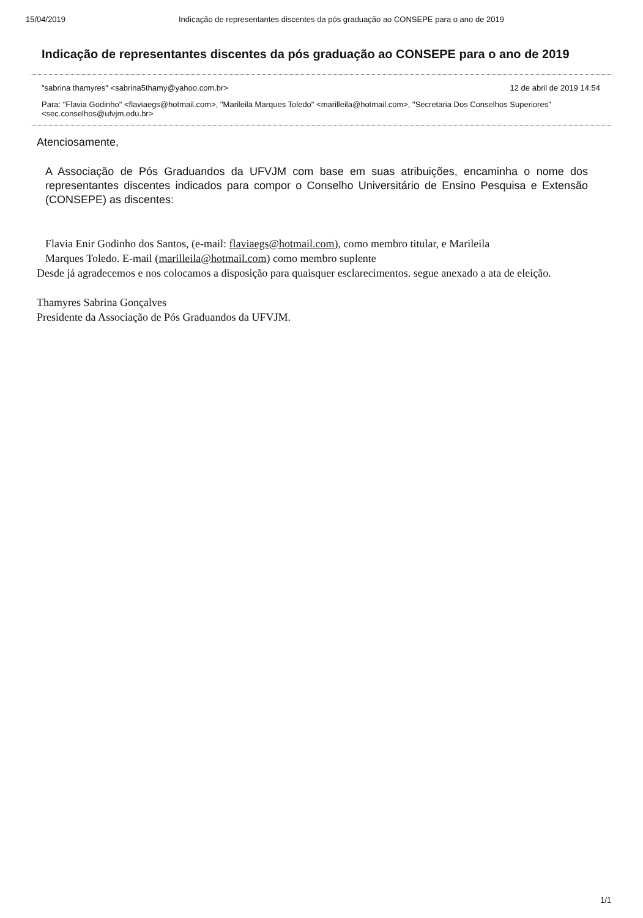15/04/2019 Indicação de representantes discentes da pós graduação ao CONSEPE para o ano de 2019
Indicação de representantes discentes da pós graduação ao CONSEPE para o ano de 2019
"sabrina thamyres" <sabrina5thamy@yahoo.com.br> 12 de abril de 2019 14:54
Para: "Flavia Godinho" <flaviaegs@hotmail.com>, "Marileila Marques Toledo" <marilleila@hotmail.com>, "Secretaria Dos Conselhos Superiores" <sec.conselhos@ufvjm.edu.br>
Atenciosamente,
A Associação de Pós Graduandos da UFVJM com base em suas atribuições, encaminha o nome dos representantes discentes indicados para compor o Conselho Universitário de Ensino Pesquisa e Extensão (CONSEPE) as discentes:
Flavia Enir Godinho dos Santos, (e-mail: flaviaegs@hotmail.com), como membro titular, e Marileila
Marques Toledo. E-mail (marilleila@hotmail.com) como membro suplente
Desde já agradecemos e nos colocamos a disposição para quaisquer esclarecimentos. segue anexado a ata de eleição.
Thamyres Sabrina Gonçalves
Presidente da Associação de Pós Graduandos da UFVJM.
1/1